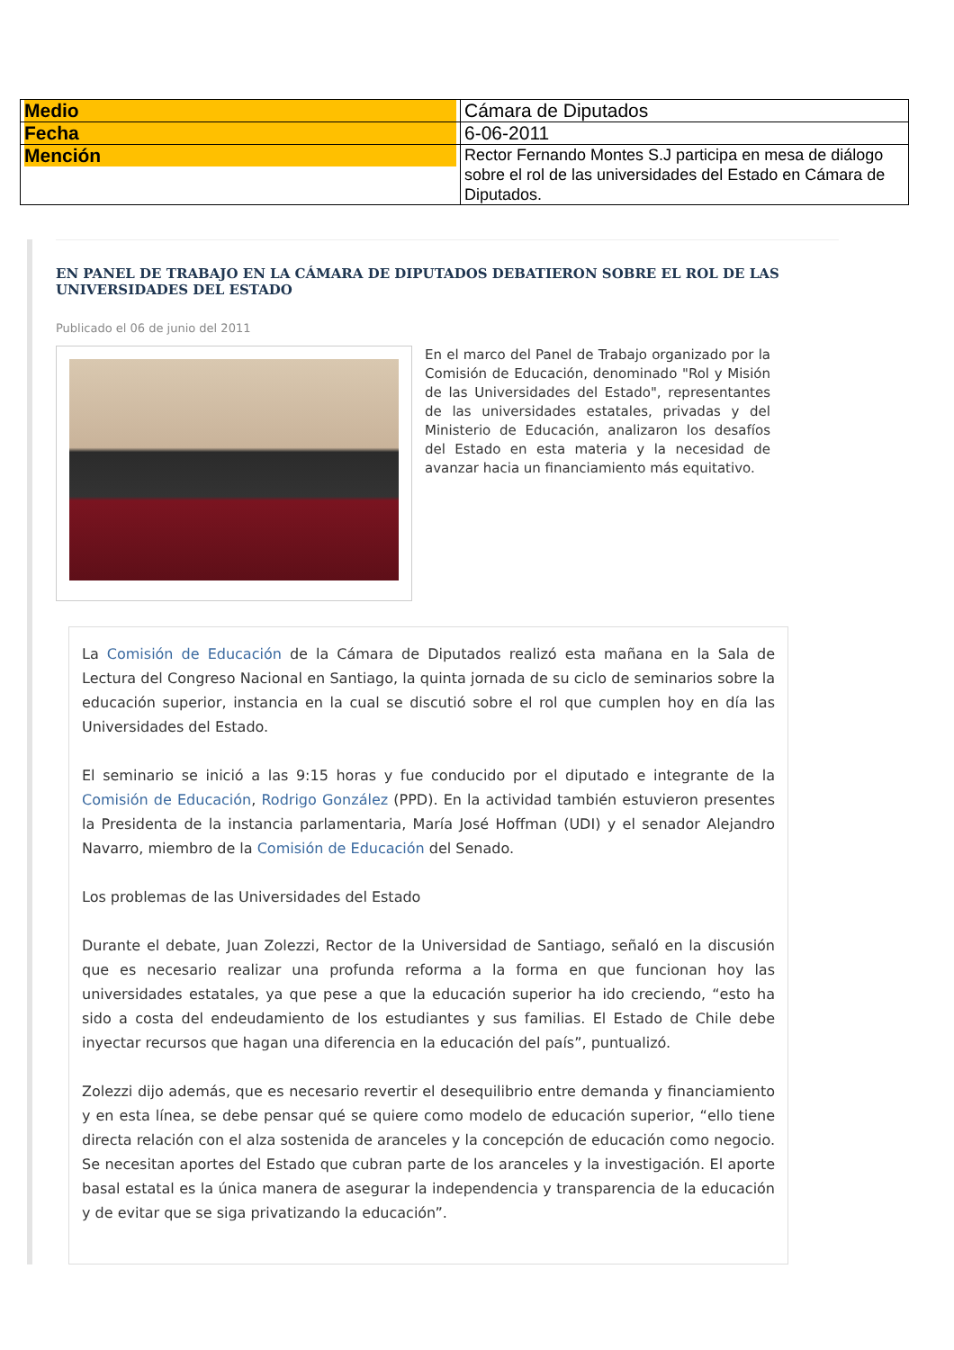| Medio | Cámara de Diputados |
| Fecha | 6-06-2011 |
| Mención | Rector Fernando Montes S.J participa en mesa de diálogo sobre el rol de las universidades del Estado en Cámara de Diputados. |
EN PANEL DE TRABAJO EN LA CÁMARA DE DIPUTADOS DEBATIERON SOBRE EL ROL DE LAS UNIVERSIDADES DEL ESTADO
Publicado el 06 de junio del 2011
En el marco del Panel de Trabajo organizado por la Comisión de Educación, denominado "Rol y Misión de las Universidades del Estado", representantes de las universidades estatales, privadas y del Ministerio de Educación, analizaron los desafíos del Estado en esta materia y la necesidad de avanzar hacia un financiamiento más equitativo.
La Comisión de Educación de la Cámara de Diputados realizó esta mañana en la Sala de Lectura del Congreso Nacional en Santiago, la quinta jornada de su ciclo de seminarios sobre la educación superior, instancia en la cual se discutió sobre el rol que cumplen hoy en día las Universidades del Estado.
El seminario se inició a las 9:15 horas y fue conducido por el diputado e integrante de la Comisión de Educación, Rodrigo González (PPD). En la actividad también estuvieron presentes la Presidenta de la instancia parlamentaria, María José Hoffman (UDI) y el senador Alejandro Navarro, miembro de la Comisión de Educación del Senado.
Los problemas de las Universidades del Estado
Durante el debate, Juan Zolezzi, Rector de la Universidad de Santiago, señaló en la discusión que es necesario realizar una profunda reforma a la forma en que funcionan hoy las universidades estatales, ya que pese a que la educación superior ha ido creciendo, “esto ha sido a costa del endeudamiento de los estudiantes y sus familias. El Estado de Chile debe inyectar recursos que hagan una diferencia en la educación del país”, puntualizó.
Zolezzi dijo además, que es necesario revertir el desequilibrio entre demanda y financiamiento y en esta línea, se debe pensar qué se quiere como modelo de educación superior, “ello tiene directa relación con el alza sostenida de aranceles y la concepción de educación como negocio. Se necesitan aportes del Estado que cubran parte de los aranceles y la investigación. El aporte basal estatal es la única manera de asegurar la independencia y transparencia de la educación y de evitar que se siga privatizando la educación”.